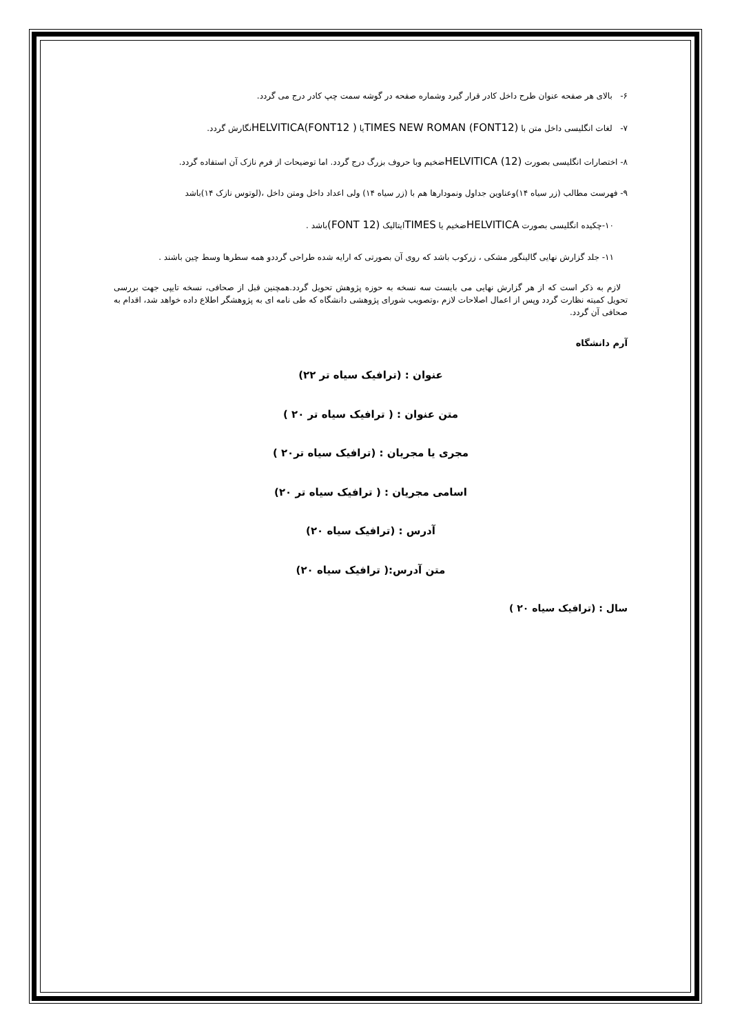۶- بالای هر صفحه عنوان طرح داخل کادر قرار گیرد وشماره صفحه در گوشه سمت چپ کادر درج می گردد.
۷- لغات انگلیسی داخل متن با (FONT12) TIMES NEW ROMANیا HELVITICA(FONT12 ) نگارش گردد.
۸- اختصارات انگلیسی بصورت HELVITICA (12) ضخیم وبا حروف بزرگ درج گردد. اما توضیحات از فرم نازک آن استفاده گردد.
۹- فهرست مطالب (زر سیاه ۱۴)وعناوین جداول ونمودارها هم با (زر سیاه ۱۴) ولی اعداد داخل ومتن داخل ،(لوتوس نازک ۱۴)باشد
۱۰-چکیده انگلیسی بصورت HELVITICAضخیم یا TIMESایتالیک (FONT 12) باشد .
۱۱- جلد گزارش نهایی گالینگور مشکی ، زرکوب باشد که روی آن بصورتی که ارایه شده طراحی گرددو همه سطرها وسط چین باشند .
لازم به ذکر است که از هر گزارش نهایی می بایست سه نسخه به حوزه پژوهش تحویل گردد.همچنین قبل از صحافی، نسخه تایپی جهت بررسی تحویل کمیته نظارت گردد وپس از اعمال اصلاحات لازم ،وتصویب شورای پژوهشی دانشگاه که طی نامه ای به پژوهشگر اطلاع داده خواهد شد، اقدام به صحافی آن گردد.
آرم دانشگاه
عنوان : (ترافیک سیاه تر ۲۲)
متن عنوان : ( ترافیک سیاه تر ۲۰ )
مجری یا مجریان : (ترافیک سیاه تر۲۰ )
اسامی مجریان : ( ترافیک سیاه تر ۲۰)
آدرس : (ترافیک سیاه ۲۰)
متن آدرس:( ترافیک سیاه ۲۰)
سال : (ترافیک سیاه ۲۰ )